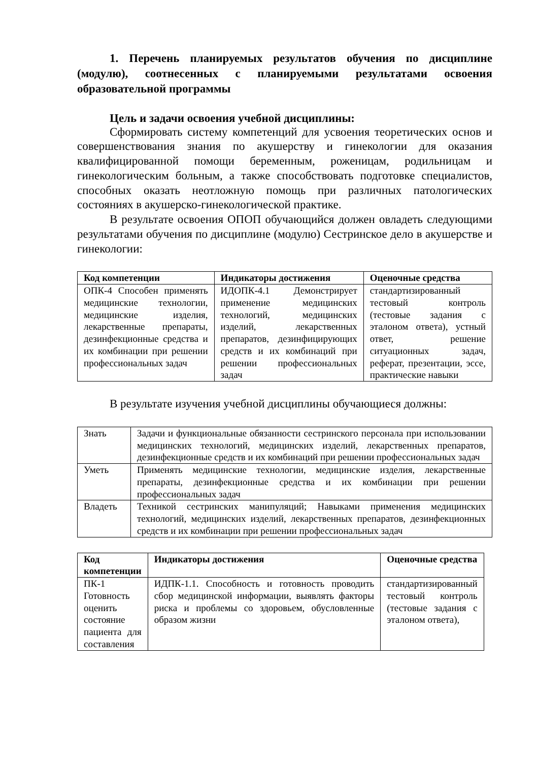1. Перечень планируемых результатов обучения по дисциплине (модулю), соотнесенных с планируемыми результатами освоения образовательной программы
Цель и задачи освоения учебной дисциплины:
Сформировать систему компетенций для усвоения теоретических основ и совершенствования знания по акушерству и гинекологии для оказания квалифицированной помощи беременным, роженицам, родильницам и гинекологическим больным, а также способствовать подготовке специалистов, способных оказать неотложную помощь при различных патологических состояниях в акушерско-гинекологической практике.
В результате освоения ОПОП обучающийся должен овладеть следующими результатами обучения по дисциплине (модулю) Сестринское дело в акушерстве и гинекологии:
| Код компетенции | Индикаторы достижения | Оценочные средства |
| --- | --- | --- |
| ОПК-4 Способен применять медицинские технологии, медицинские изделия, лекарственные препараты, дезинфекционные средства и их комбинации при решении профессиональных задач | ИДОПК-4.1 Демонстрирует применение медицинских технологий, медицинских изделий, лекарственных препаратов, дезинфицирующих средств и их комбинаций при решении профессиональных задач | стандартизированный тестовый контроль (тестовые задания с эталоном ответа), устный ответ, решение ситуационных задач, реферат, презентации, эссе, практические навыки |
В результате изучения учебной дисциплины обучающиеся должны:
| Знать | Задачи и функциональные обязанности сестринского персонала при использовании медицинских технологий, медицинских изделий, лекарственных препаратов, дезинфекционные средств и их комбинаций при решении профессиональных задач |
| Уметь | Применять медицинские технологии, медицинские изделия, лекарственные препараты, дезинфекционные средства и их комбинации при решении профессиональных задач |
| Владеть | Техникой сестринских манипуляций; Навыками применения медицинских технологий, медицинских изделий, лекарственных препаратов, дезинфекционных средств и их комбинации при решении профессиональных задач |
| Код компетенции | Индикаторы достижения | Оценочные средства |
| --- | --- | --- |
| ПК-1 Готовность оценить состояние пациента для составления | ИДПК-1.1. Способность и готовность проводить сбор медицинской информации, выявлять факторы риска и проблемы со здоровьем, обусловленные образом жизни | стандартизированный тестовый контроль (тестовые задания с эталоном ответа), |